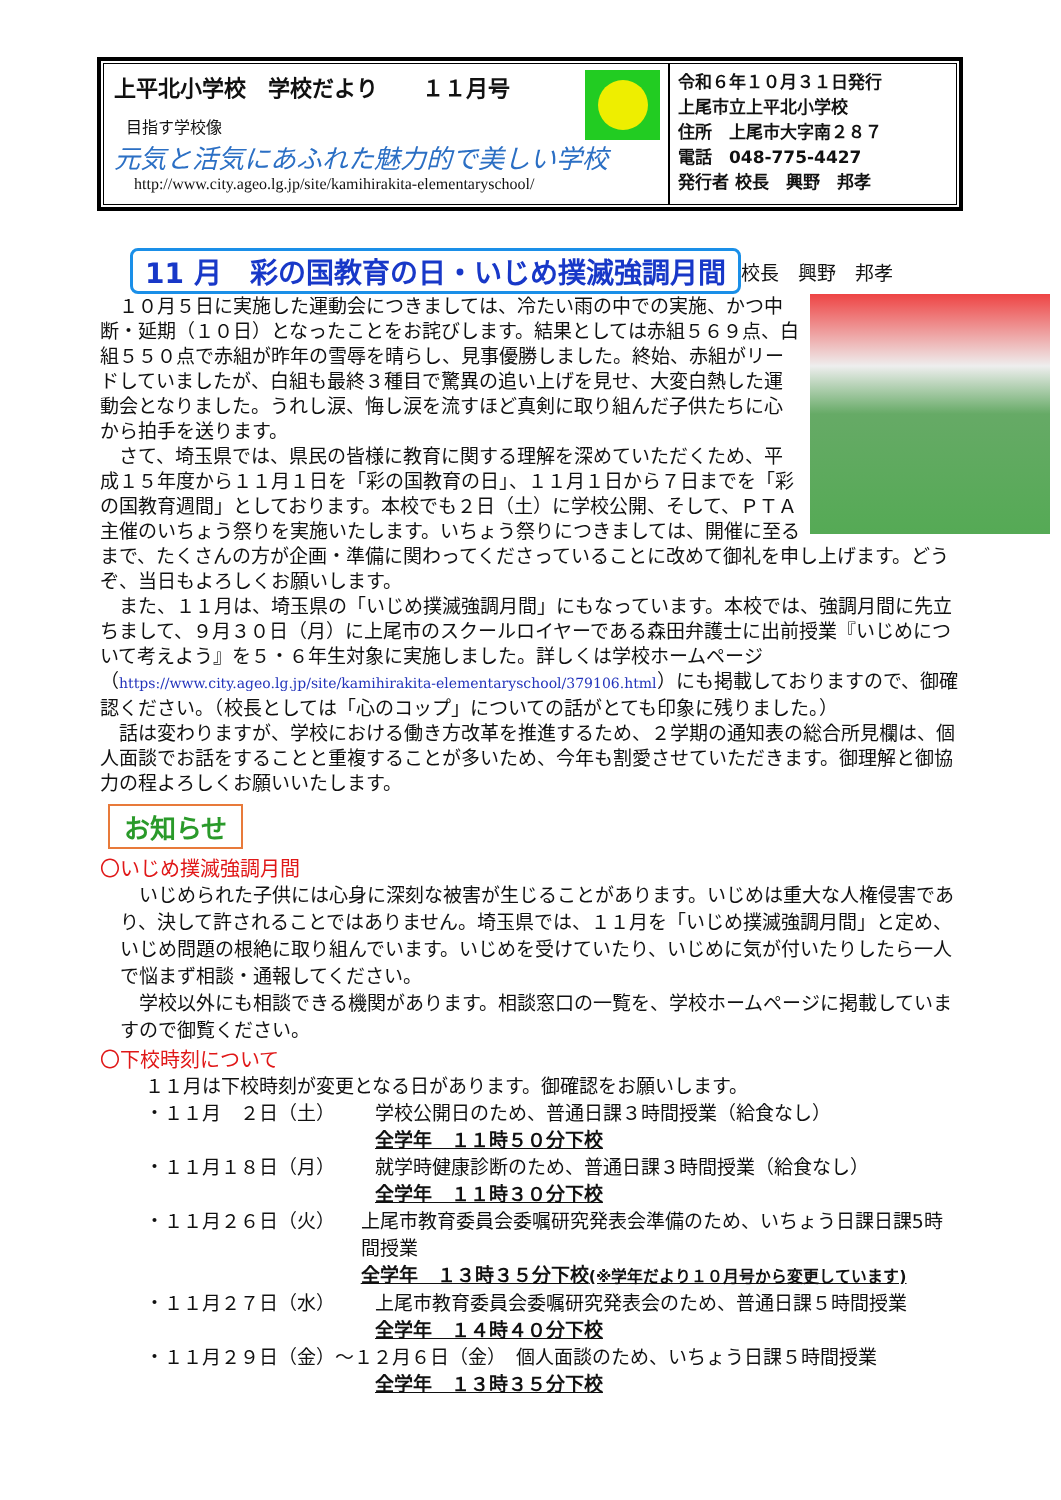上平北小学校　学校だより　　１１月号
目指す学校像
元気と活気にあふれた魅力的で美しい学校
http://www.city.ageo.lg.jp/site/kamihirakita-elementaryschool/
令和６年１０月３１日発行
上尾市立上平北小学校
住所　上尾市大字南２８７
電話　048-775-4427
発行者 校長　興野　邦孝
11 月　彩の国教育の日・いじめ撲滅強調月間 校長　興野　邦孝
　１０月５日に実施した運動会につきましては、冷たい雨の中での実施、かつ中断・延期（１０日）となったことをお詫びします。結果としては赤組５６９点、白組５５０点で赤組が昨年の雪辱を晴らし、見事優勝しました。終始、赤組がリードしていましたが、白組も最終３種目で驚異の追い上げを見せ、大変白熱した運動会となりました。うれし涙、悔し涙を流すほど真剣に取り組んだ子供たちに心から拍手を送ります。
　さて、埼玉県では、県民の皆様に教育に関する理解を深めていただくため、平成１５年度から１１月１日を「彩の国教育の日」、１１月１日から７日までを「彩の国教育週間」としております。本校でも２日（土）に学校公開、そして、ＰＴＡ主催のいちょう祭りを実施いたします。いちょう祭りにつきましては、開催に至るまで、たくさんの方が企画・準備に関わってくださっていることに改めて御礼を申し上げます。どうぞ、当日もよろしくお願いします。
　また、１１月は、埼玉県の「いじめ撲滅強調月間」にもなっています。本校では、強調月間に先立ちまして、９月３０日（月）に上尾市のスクールロイヤーである森田弁護士に出前授業『いじめについて考えよう』を５・６年生対象に実施しました。詳しくは学校ホームページ（https://www.city.ageo.lg.jp/site/kamihirakita-elementaryschool/379106.html）にも掲載しておりますので、御確認ください。（校長としては「心のコップ」についての話がとても印象に残りました。）
　話は変わりますが、学校における働き方改革を推進するため、２学期の通知表の総合所見欄は、個人面談でお話をすることと重複することが多いため、今年も割愛させていただきます。御理解と御協力の程よろしくお願いいたします。
お知らせ
〇いじめ撲滅強調月間
　いじめられた子供には心身に深刻な被害が生じることがあります。いじめは重大な人権侵害であり、決して許されることではありません。埼玉県では、１１月を「いじめ撲滅強調月間」と定め、いじめ問題の根絶に取り組んでいます。いじめを受けていたり、いじめに気が付いたりしたら一人で悩まず相談・通報してください。
　学校以外にも相談できる機関があります。相談窓口の一覧を、学校ホームページに掲載していますので御覧ください。
〇下校時刻について
１１月は下校時刻が変更となる日があります。御確認をお願いします。
・１１月　２日（土） 学校公開日のため、普通日課３時間授業（給食なし）
全学年　１１時５０分下校
・１１月１８日（月） 就学時健康診断のため、普通日課３時間授業（給食なし）
全学年　１１時３０分下校
・１１月２６日（火） 上尾市教育委員会委嘱研究発表会準備のため、いちょう日課日課5時間授業
全学年　１３時３５分下校(※学年だより１０月号から変更しています)
・１１月２７日（水） 上尾市教育委員会委嘱研究発表会のため、普通日課５時間授業
全学年　１４時４０分下校
・１１月２９日（金）～１２月６日（金）　個人面談のため、いちょう日課５時間授業
全学年　１３時３５分下校